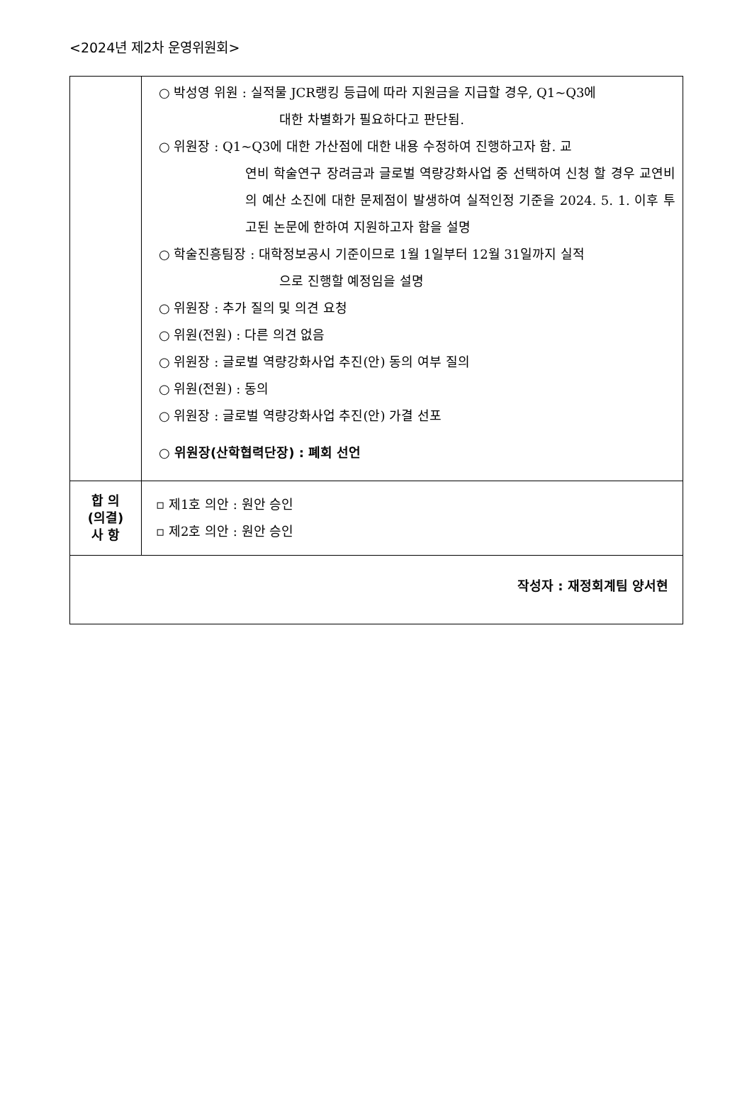<2024년 제2차 운영위원회>
| | ○ 박성영 위원 : 실적물 JCR랭킹 등급에 따라 지원금을 지급할 경우, Q1~Q3에 대한 차별화가 필요하다고 판단됨. ○ 위원장 : Q1~Q3에 대한 가산점에 대한 내용 수정하여 진행하고자 함. 교 연비 학술연구 장려금과 글로벌 역량강화사업 중 선택하여 신청 할 경우 교연비의 예산 소진에 대한 문제점이 발생하여 실적인정 기준을 2024. 5. 1. 이후 투고된 논문에 한하여 지원하고자 함을 설명 ○ 학술진흥팀장 : 대학정보공시 기준이므로 1월 1일부터 12월 31일까지 실적 으로 진행할 예정임을 설명 ○ 위원장 : 추가 질의 및 의견 요청 ○ 위원(전원) : 다른 의견 없음 ○ 위원장 : 글로벌 역량강화사업 추진(안) 동의 여부 질의 ○ 위원(전원) : 동의 ○ 위원장 : 글로벌 역량강화사업 추진(안) 가결 선포 ○ 위원장(산학협력단장) : 폐회 선언 |
| 합 의 (의결) 사 항 | ▫ 제1호 의안 : 원안 승인 ▫ 제2호 의안 : 원안 승인 |
| 작성자 : 재정회계팀 양서현 | |